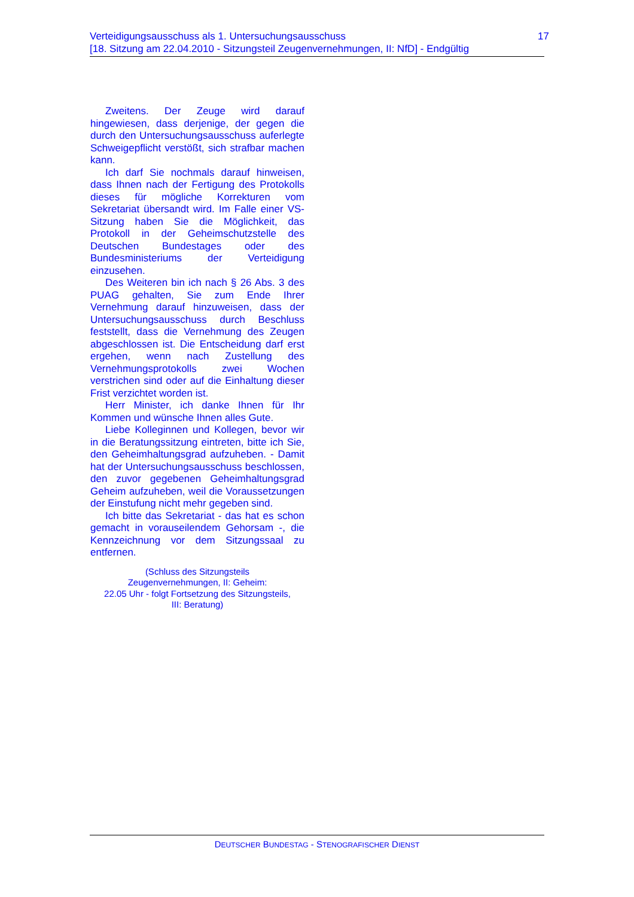17 Verteidigungsausschuss als 1. Untersuchungsausschuss
[18. Sitzung am 22.04.2010 - Sitzungsteil Zeugenvernehmungen, II: NfD] - Endgültig
Zweitens. Der Zeuge wird darauf hingewiesen, dass derjenige, der gegen die durch den Untersuchungsausschuss auferlegte Schweigepflicht verstößt, sich strafbar machen kann.
Ich darf Sie nochmals darauf hinweisen, dass Ihnen nach der Fertigung des Protokolls dieses für mögliche Korrekturen vom Sekretariat übersandt wird. Im Falle einer VS-Sitzung haben Sie die Möglichkeit, das Protokoll in der Geheimschutzstelle des Deutschen Bundestages oder des Bundesministeriums der Verteidigung einzusehen.
Des Weiteren bin ich nach § 26 Abs. 3 des PUAG gehalten, Sie zum Ende Ihrer Vernehmung darauf hinzuweisen, dass der Untersuchungsausschuss durch Beschluss feststellt, dass die Vernehmung des Zeugen abgeschlossen ist. Die Entscheidung darf erst ergehen, wenn nach Zustellung des Vernehmungsprotokolls zwei Wochen verstrichen sind oder auf die Einhaltung dieser Frist verzichtet worden ist.
Herr Minister, ich danke Ihnen für Ihr Kommen und wünsche Ihnen alles Gute.
Liebe Kolleginnen und Kollegen, bevor wir in die Beratungssitzung eintreten, bitte ich Sie, den Geheimhaltungsgrad aufzuheben. - Damit hat der Untersuchungsausschuss beschlossen, den zuvor gegebenen Geheimhaltungsgrad Geheim aufzuheben, weil die Voraussetzungen der Einstufung nicht mehr gegeben sind.
Ich bitte das Sekretariat - das hat es schon gemacht in vorauseilendem Gehorsam -, die Kennzeichnung vor dem Sitzungssaal zu entfernen.
(Schluss des Sitzungsteils Zeugenvernehmungen, II: Geheim:
22.05 Uhr - folgt Fortsetzung des Sitzungsteils, III: Beratung)
DEUTSCHER BUNDESTAG - STENOGRAFISCHER DIENST